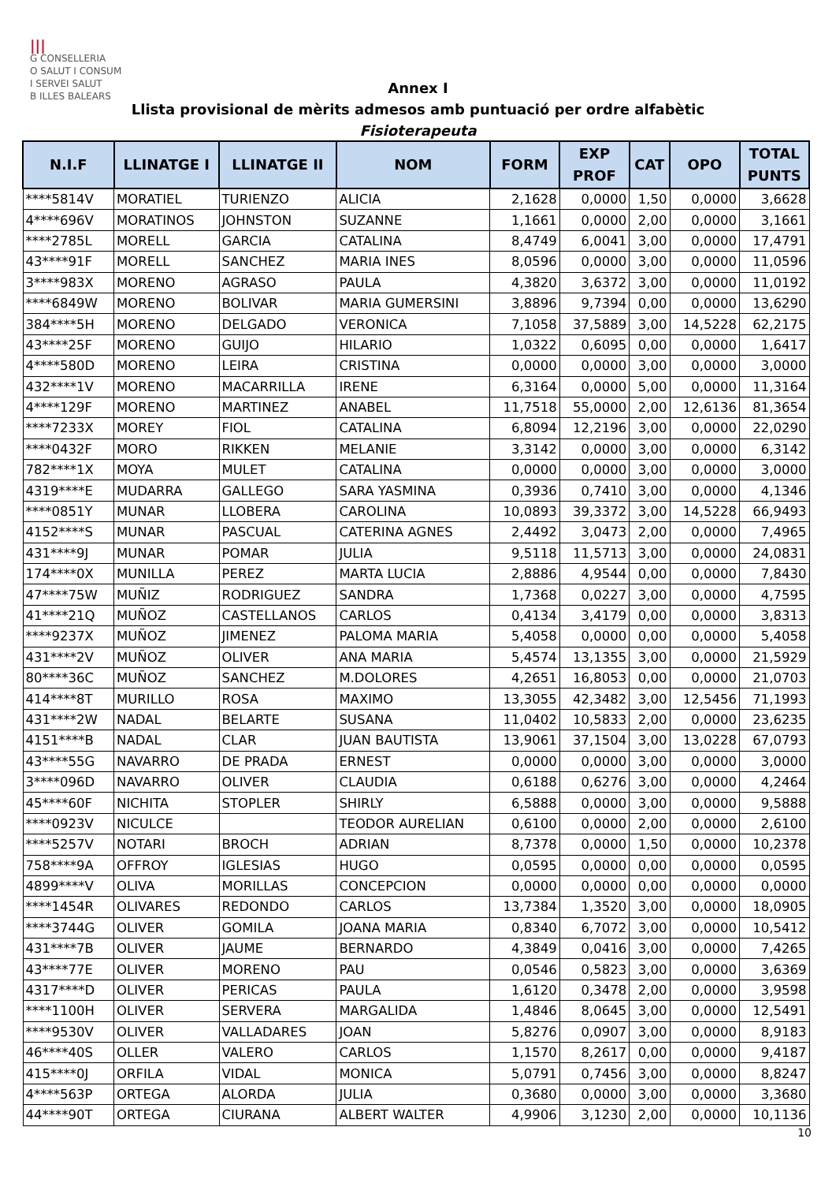|||
G CONSELLERIA
O SALUT I CONSUM
I SERVEI SALUT
B ILLES BALEARS
Annex I
Llista provisional de mèrits admesos amb puntuació per ordre alfabètic
Fisioterapeuta
| N.I.F | LLINATGE I | LLINATGE II | NOM | FORM | EXP PROF | CAT | OPO | TOTAL PUNTS |
| --- | --- | --- | --- | --- | --- | --- | --- | --- |
| ****5814V | MORATIEL | TURIENZO | ALICIA | 2,1628 | 0,0000 | 1,50 | 0,0000 | 3,6628 |
| 4****696V | MORATINOS | JOHNSTON | SUZANNE | 1,1661 | 0,0000 | 2,00 | 0,0000 | 3,1661 |
| ****2785L | MORELL | GARCIA | CATALINA | 8,4749 | 6,0041 | 3,00 | 0,0000 | 17,4791 |
| 43****91F | MORELL | SANCHEZ | MARIA INES | 8,0596 | 0,0000 | 3,00 | 0,0000 | 11,0596 |
| 3****983X | MORENO | AGRASO | PAULA | 4,3820 | 3,6372 | 3,00 | 0,0000 | 11,0192 |
| ****6849W | MORENO | BOLIVAR | MARIA GUMERSINI | 3,8896 | 9,7394 | 0,00 | 0,0000 | 13,6290 |
| 384****5H | MORENO | DELGADO | VERONICA | 7,1058 | 37,5889 | 3,00 | 14,5228 | 62,2175 |
| 43****25F | MORENO | GUIJO | HILARIO | 1,0322 | 0,6095 | 0,00 | 0,0000 | 1,6417 |
| 4****580D | MORENO | LEIRA | CRISTINA | 0,0000 | 0,0000 | 3,00 | 0,0000 | 3,0000 |
| 432****1V | MORENO | MACARRILLA | IRENE | 6,3164 | 0,0000 | 5,00 | 0,0000 | 11,3164 |
| 4****129F | MORENO | MARTINEZ | ANABEL | 11,7518 | 55,0000 | 2,00 | 12,6136 | 81,3654 |
| ****7233X | MOREY | FIOL | CATALINA | 6,8094 | 12,2196 | 3,00 | 0,0000 | 22,0290 |
| ****0432F | MORO | RIKKEN | MELANIE | 3,3142 | 0,0000 | 3,00 | 0,0000 | 6,3142 |
| 782****1X | MOYA | MULET | CATALINA | 0,0000 | 0,0000 | 3,00 | 0,0000 | 3,0000 |
| 4319****E | MUDARRA | GALLEGO | SARA YASMINA | 0,3936 | 0,7410 | 3,00 | 0,0000 | 4,1346 |
| ****0851Y | MUNAR | LLOBERA | CAROLINA | 10,0893 | 39,3372 | 3,00 | 14,5228 | 66,9493 |
| 4152****S | MUNAR | PASCUAL | CATERINA AGNES | 2,4492 | 3,0473 | 2,00 | 0,0000 | 7,4965 |
| 431****9J | MUNAR | POMAR | JULIA | 9,5118 | 11,5713 | 3,00 | 0,0000 | 24,0831 |
| 174****0X | MUNILLA | PEREZ | MARTA LUCIA | 2,8886 | 4,9544 | 0,00 | 0,0000 | 7,8430 |
| 47****75W | MUÑIZ | RODRIGUEZ | SANDRA | 1,7368 | 0,0227 | 3,00 | 0,0000 | 4,7595 |
| 41****21Q | MUÑOZ | CASTELLANOS | CARLOS | 0,4134 | 3,4179 | 0,00 | 0,0000 | 3,8313 |
| ****9237X | MUÑOZ | JIMENEZ | PALOMA MARIA | 5,4058 | 0,0000 | 0,00 | 0,0000 | 5,4058 |
| 431****2V | MUÑOZ | OLIVER | ANA MARIA | 5,4574 | 13,1355 | 3,00 | 0,0000 | 21,5929 |
| 80****36C | MUÑOZ | SANCHEZ | M.DOLORES | 4,2651 | 16,8053 | 0,00 | 0,0000 | 21,0703 |
| 414****8T | MURILLO | ROSA | MAXIMO | 13,3055 | 42,3482 | 3,00 | 12,5456 | 71,1993 |
| 431****2W | NADAL | BELARTE | SUSANA | 11,0402 | 10,5833 | 2,00 | 0,0000 | 23,6235 |
| 4151****B | NADAL | CLAR | JUAN BAUTISTA | 13,9061 | 37,1504 | 3,00 | 13,0228 | 67,0793 |
| 43****55G | NAVARRO | DE PRADA | ERNEST | 0,0000 | 0,0000 | 3,00 | 0,0000 | 3,0000 |
| 3****096D | NAVARRO | OLIVER | CLAUDIA | 0,6188 | 0,6276 | 3,00 | 0,0000 | 4,2464 |
| 45****60F | NICHITA | STOPLER | SHIRLY | 6,5888 | 0,0000 | 3,00 | 0,0000 | 9,5888 |
| ****0923V | NICULCE | | TEODOR AURELIAN | 0,6100 | 0,0000 | 2,00 | 0,0000 | 2,6100 |
| ****5257V | NOTARI | BROCH | ADRIAN | 8,7378 | 0,0000 | 1,50 | 0,0000 | 10,2378 |
| 758****9A | OFFROY | IGLESIAS | HUGO | 0,0595 | 0,0000 | 0,00 | 0,0000 | 0,0595 |
| 4899****V | OLIVA | MORILLAS | CONCEPCION | 0,0000 | 0,0000 | 0,00 | 0,0000 | 0,0000 |
| ****1454R | OLIVARES | REDONDO | CARLOS | 13,7384 | 1,3520 | 3,00 | 0,0000 | 18,0905 |
| ****3744G | OLIVER | GOMILA | JOANA MARIA | 0,8340 | 6,7072 | 3,00 | 0,0000 | 10,5412 |
| 431****7B | OLIVER | JAUME | BERNARDO | 4,3849 | 0,0416 | 3,00 | 0,0000 | 7,4265 |
| 43****77E | OLIVER | MORENO | PAU | 0,0546 | 0,5823 | 3,00 | 0,0000 | 3,6369 |
| 4317****D | OLIVER | PERICAS | PAULA | 1,6120 | 0,3478 | 2,00 | 0,0000 | 3,9598 |
| ****1100H | OLIVER | SERVERA | MARGALIDA | 1,4846 | 8,0645 | 3,00 | 0,0000 | 12,5491 |
| ****9530V | OLIVER | VALLADARES | JOAN | 5,8276 | 0,0907 | 3,00 | 0,0000 | 8,9183 |
| 46****40S | OLLER | VALERO | CARLOS | 1,1570 | 8,2617 | 0,00 | 0,0000 | 9,4187 |
| 415****0J | ORFILA | VIDAL | MONICA | 5,0791 | 0,7456 | 3,00 | 0,0000 | 8,8247 |
| 4****563P | ORTEGA | ALORDA | JULIA | 0,3680 | 0,0000 | 3,00 | 0,0000 | 3,3680 |
| 44****90T | ORTEGA | CIURANA | ALBERT WALTER | 4,9906 | 3,1230 | 2,00 | 0,0000 | 10,1136 |
10